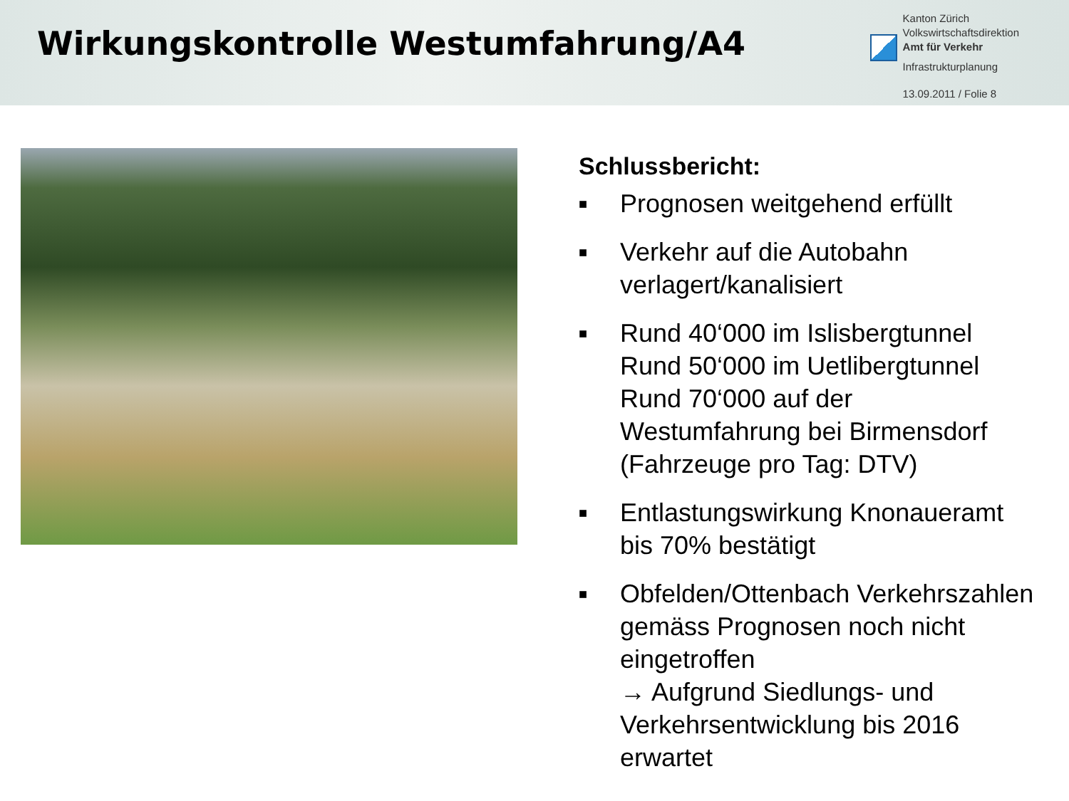Wirkungskontrolle Westumfahrung/A4
Kanton Zürich
Volkswirtschaftsdirektion
Amt für Verkehr
Infrastrukturplanung
13.09.2011 / Folie 8
Schlussbericht:
■ Prognosen weitgehend erfüllt
■ Verkehr auf die Autobahn verlagert/kanalisiert
■ Rund 40‘000 im Islisbergtunnel
Rund 50‘000 im Uetlibergtunnel
Rund 70‘000 auf der Westumfahrung bei Birmensdorf (Fahrzeuge pro Tag: DTV)
■ Entlastungswirkung Knonaueramt bis 70% bestätigt
■ Obfelden/Ottenbach Verkehrszahlen gemäss Prognosen noch nicht eingetroffen
→ Aufgrund Siedlungs- und Verkehrsentwicklung bis 2016 erwartet